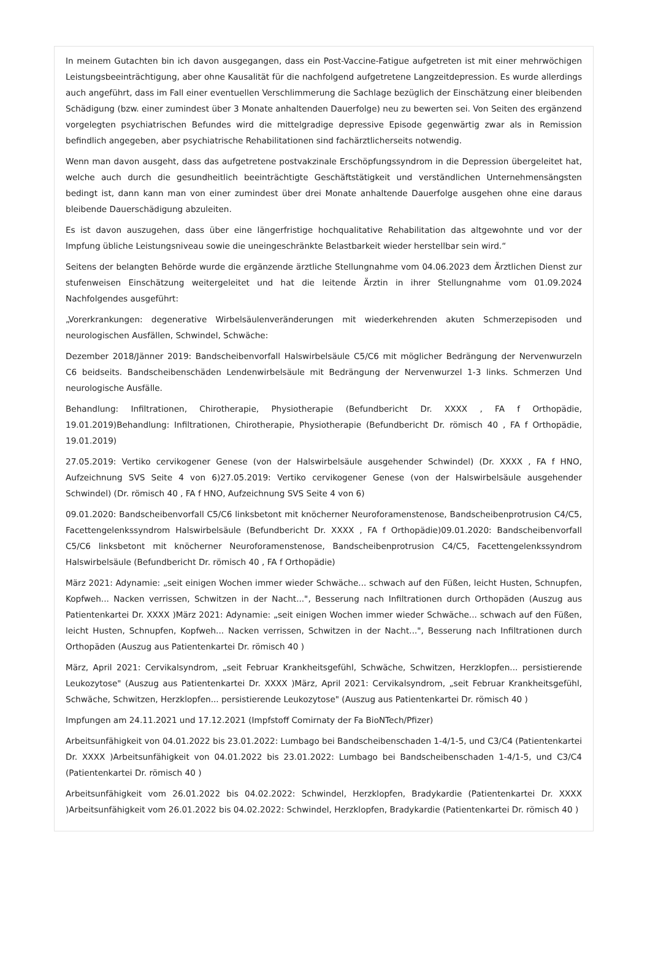In meinem Gutachten bin ich davon ausgegangen, dass ein Post-Vaccine-Fatigue aufgetreten ist mit einer mehrwöchigen Leistungsbeeinträchtigung, aber ohne Kausalität für die nachfolgend aufgetretene Langzeitdepression. Es wurde allerdings auch angeführt, dass im Fall einer eventuellen Verschlimmerung die Sachlage bezüglich der Einschätzung einer bleibenden Schädigung (bzw. einer zumindest über 3 Monate anhaltenden Dauerfolge) neu zu bewerten sei. Von Seiten des ergänzend vorgelegten psychiatrischen Befundes wird die mittelgradige depressive Episode gegenwärtig zwar als in Remission befindlich angegeben, aber psychiatrische Rehabilitationen sind fachärztlicherseits notwendig.
Wenn man davon ausgeht, dass das aufgetretene postvakzinale Erschöpfungssyndrom in die Depression übergeleitet hat, welche auch durch die gesundheitlich beeinträchtigte Geschäftstätigkeit und verständlichen Unternehmensängsten bedingt ist, dann kann man von einer zumindest über drei Monate anhaltende Dauerfolge ausgehen ohne eine daraus bleibende Dauerschädigung abzuleiten.
Es ist davon auszugehen, dass über eine längerfristige hochqualitative Rehabilitation das altgewohnte und vor der Impfung übliche Leistungsniveau sowie die uneingeschränkte Belastbarkeit wieder herstellbar sein wird.“
Seitens der belangten Behörde wurde die ergänzende ärztliche Stellungnahme vom 04.06.2023 dem Ärztlichen Dienst zur stufenweisen Einschätzung weitergeleitet und hat die leitende Ärztin in ihrer Stellungnahme vom 01.09.2024 Nachfolgendes ausgeführt:
„Vorerkrankungen: degenerative Wirbelsäulenveränderungen mit wiederkehrenden akuten Schmerzepisoden und neurologischen Ausfällen, Schwindel, Schwäche:
Dezember 2018/Jänner 2019: Bandscheibenvorfall Halswirbelsäule C5/C6 mit möglicher Bedrängung der Nervenwurzeln C6 beidseits. Bandscheibenschäden Lendenwirbelsäule mit Bedrängung der Nervenwurzel 1-3 links. Schmerzen Und neurologische Ausfälle.
Behandlung: Infiltrationen, Chirotherapie, Physiotherapie (Befundbericht Dr. XXXX , FA f Orthopädie, 19.01.2019)Behandlung: Infiltrationen, Chirotherapie, Physiotherapie (Befundbericht Dr. römisch 40 , FA f Orthopädie, 19.01.2019)
27.05.2019: Vertiko cervikogener Genese (von der Halswirbelsäule ausgehender Schwindel) (Dr. XXXX , FA f HNO, Aufzeichnung SVS Seite 4 von 6)27.05.2019: Vertiko cervikogener Genese (von der Halswirbelsäule ausgehender Schwindel) (Dr. römisch 40 , FA f HNO, Aufzeichnung SVS Seite 4 von 6)
09.01.2020: Bandscheibenvorfall C5/C6 linksbetont mit knöcherner Neuroforamenstenose, Bandscheibenprotrusion C4/C5, Facettengelenkssyndrom Halswirbelsäule (Befundbericht Dr. XXXX , FA f Orthopädie)09.01.2020: Bandscheibenvorfall C5/C6 linksbetont mit knöcherner Neuroforamenstenose, Bandscheibenprotrusion C4/C5, Facettengelenkssyndrom Halswirbelsäule (Befundbericht Dr. römisch 40 , FA f Orthopädie)
März 2021: Adynamie: „seit einigen Wochen immer wieder Schwäche... schwach auf den Füßen, leicht Husten, Schnupfen, Kopfweh... Nacken verrissen, Schwitzen in der Nacht...", Besserung nach Infiltrationen durch Orthopäden (Auszug aus Patientenkartei Dr. XXXX )März 2021: Adynamie: „seit einigen Wochen immer wieder Schwäche... schwach auf den Füßen, leicht Husten, Schnupfen, Kopfweh... Nacken verrissen, Schwitzen in der Nacht...", Besserung nach Infiltrationen durch Orthopäden (Auszug aus Patientenkartei Dr. römisch 40 )
März, April 2021: Cervikalsyndrom, „seit Februar Krankheitsgefühl, Schwäche, Schwitzen, Herzklopfen... persistierende Leukozytose" (Auszug aus Patientenkartei Dr. XXXX )März, April 2021: Cervikalsyndrom, „seit Februar Krankheitsgefühl, Schwäche, Schwitzen, Herzklopfen... persistierende Leukozytose" (Auszug aus Patientenkartei Dr. römisch 40 )
Impfungen am 24.11.2021 und 17.12.2021 (Impfstoff Comirnaty der Fa BioNTech/Pfizer)
Arbeitsunfähigkeit von 04.01.2022 bis 23.01.2022: Lumbago bei Bandscheibenschaden 1-4/1-5, und C3/C4 (Patientenkartei Dr. XXXX )Arbeitsunfähigkeit von 04.01.2022 bis 23.01.2022: Lumbago bei Bandscheibenschaden 1-4/1-5, und C3/C4 (Patientenkartei Dr. römisch 40 )
Arbeitsunfähigkeit vom 26.01.2022 bis 04.02.2022: Schwindel, Herzklopfen, Bradykardie (Patientenkartei Dr. XXXX )Arbeitsunfähigkeit vom 26.01.2022 bis 04.02.2022: Schwindel, Herzklopfen, Bradykardie (Patientenkartei Dr. römisch 40 )